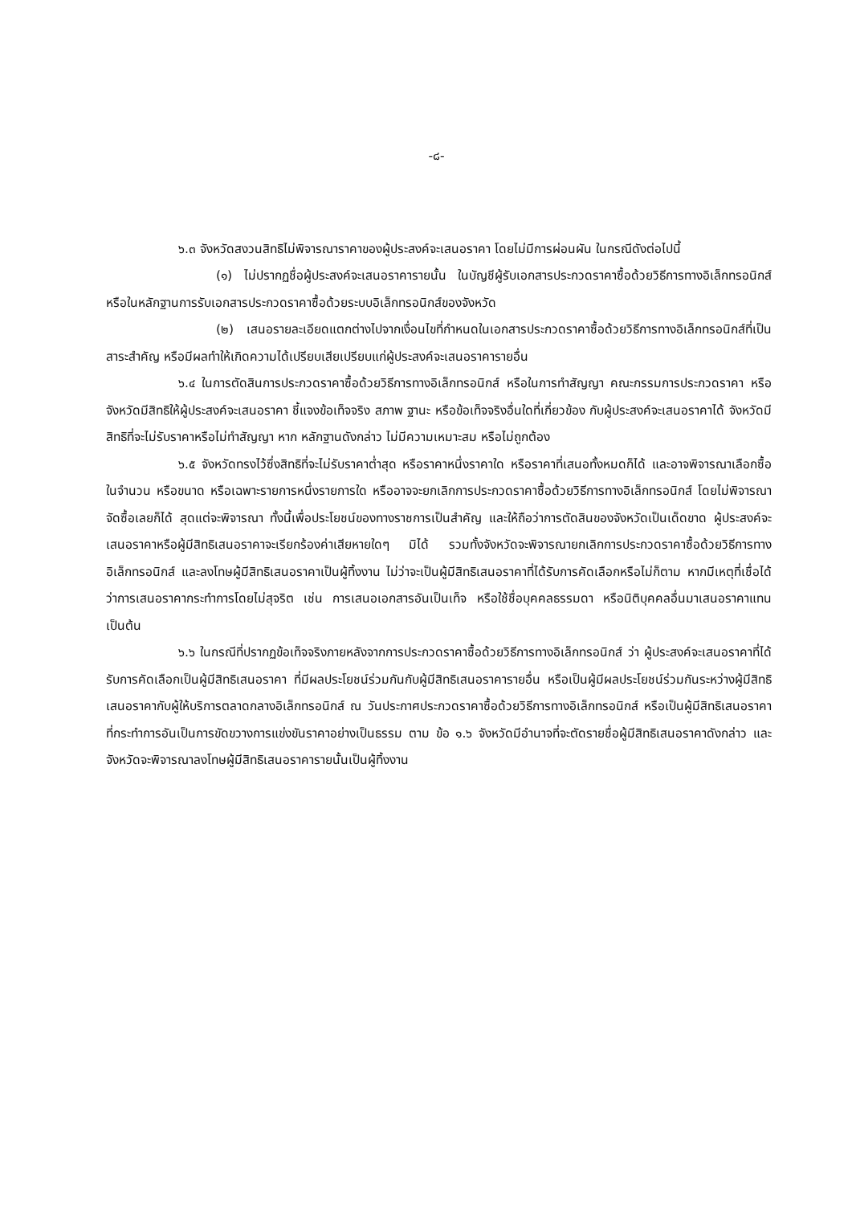-๘-
๖.๓ จังหวัดสงวนสิทธิไม่พิจารณาราคาของผู้ประสงค์จะเสนอราคา โดยไม่มีการผ่อนผัน ในกรณีดังต่อไปนี้
(๑) ไม่ปรากฏชื่อผู้ประสงค์จะเสนอราคารายนั้น ในบัญชีผู้รับเอกสารประกวดราคาซื้อด้วยวิธีการทางอิเล็กทรอนิกส์ หรือในหลักฐานการรับเอกสารประกวดราคาซื้อด้วยระบบอิเล็กทรอนิกส์ของจังหวัด
(๒) เสนอรายละเอียดแตกต่างไปจากเงื่อนไขที่กำหนดในเอกสารประกวดราคาซื้อด้วยวิธีการทางอิเล็กทรอนิกส์ที่เป็นสาระสำคัญ หรือมีผลทำให้เกิดความได้เปรียบเสียเปรียบแก่ผู้ประสงค์จะเสนอราคารายอื่น
๖.๔ ในการตัดสินการประกวดราคาซื้อด้วยวิธีการทางอิเล็กทรอนิกส์ หรือในการทำสัญญา คณะกรรมการประกวดราคา หรือจังหวัดมีสิทธิให้ผู้ประสงค์จะเสนอราคา ชี้แจงข้อเท็จจริง สภาพ ฐานะ หรือข้อเท็จจริงอื่นใดที่เกี่ยวข้อง กับผู้ประสงค์จะเสนอราคาได้ จังหวัดมีสิทธิที่จะไม่รับราคาหรือไม่ทำสัญญา หาก หลักฐานดังกล่าว ไม่มีความเหมาะสม หรือไม่ถูกต้อง
๖.๕ จังหวัดทรงไว้ซึ่งสิทธิที่จะไม่รับราคาต่ำสุด หรือราคาหนึ่งราคาใด หรือราคาที่เสนอทั้งหมดก็ได้ และอาจพิจารณาเลือกซื้อในจำนวน หรือขนาด หรือเฉพาะรายการหนึ่งรายการใด หรืออาจจะยกเลิกการประกวดราคาซื้อด้วยวิธีการทางอิเล็กทรอนิกส์ โดยไม่พิจารณาจัดซื้อเลยก็ได้ สุดแต่จะพิจารณา ทั้งนี้เพื่อประโยชน์ของทางราชการเป็นสำคัญ และให้ถือว่าการตัดสินของจังหวัดเป็นเด็ดขาด ผู้ประสงค์จะเสนอราคาหรือผู้มีสิทธิเสนอราคาจะเรียกร้องค่าเสียหายใดๆ มิได้ รวมทั้งจังหวัดจะพิจารณายกเลิกการประกวดราคาซื้อด้วยวิธีการทางอิเล็กทรอนิกส์ และลงโทษผู้มีสิทธิเสนอราคาเป็นผู้ทิ้งงาน ไม่ว่าจะเป็นผู้มีสิทธิเสนอราคาที่ได้รับการคัดเลือกหรือไม่ก็ตาม หากมีเหตุที่เชื่อได้ว่าการเสนอราคากระทำการโดยไม่สุจริต เช่น การเสนอเอกสารอันเป็นเท็จ หรือใช้ชื่อบุคคลธรรมดา หรือนิติบุคคลอื่นมาเสนอราคาแทน เป็นต้น
๖.๖ ในกรณีที่ปรากฏข้อเท็จจริงภายหลังจากการประกวดราคาซื้อด้วยวิธีการทางอิเล็กทรอนิกส์ ว่า ผู้ประสงค์จะเสนอราคาที่ได้รับการคัดเลือกเป็นผู้มีสิทธิเสนอราคา ที่มีผลประโยชน์ร่วมกันกับผู้มีสิทธิเสนอราคารายอื่น หรือเป็นผู้มีผลประโยชน์ร่วมกันระหว่างผู้มีสิทธิเสนอราคากับผู้ให้บริการตลาดกลางอิเล็กทรอนิกส์ ณ วันประกาศประกวดราคาซื้อด้วยวิธีการทางอิเล็กทรอนิกส์ หรือเป็นผู้มีสิทธิเสนอราคาที่กระทำการอันเป็นการขัดขวางการแข่งขันราคาอย่างเป็นธรรม ตาม ข้อ ๑.๖ จังหวัดมีอำนาจที่จะตัดรายชื่อผู้มีสิทธิเสนอราคาดังกล่าว และจังหวัดจะพิจารณาลงโทษผู้มีสิทธิเสนอราคารายนั้นเป็นผู้ทิ้งงาน